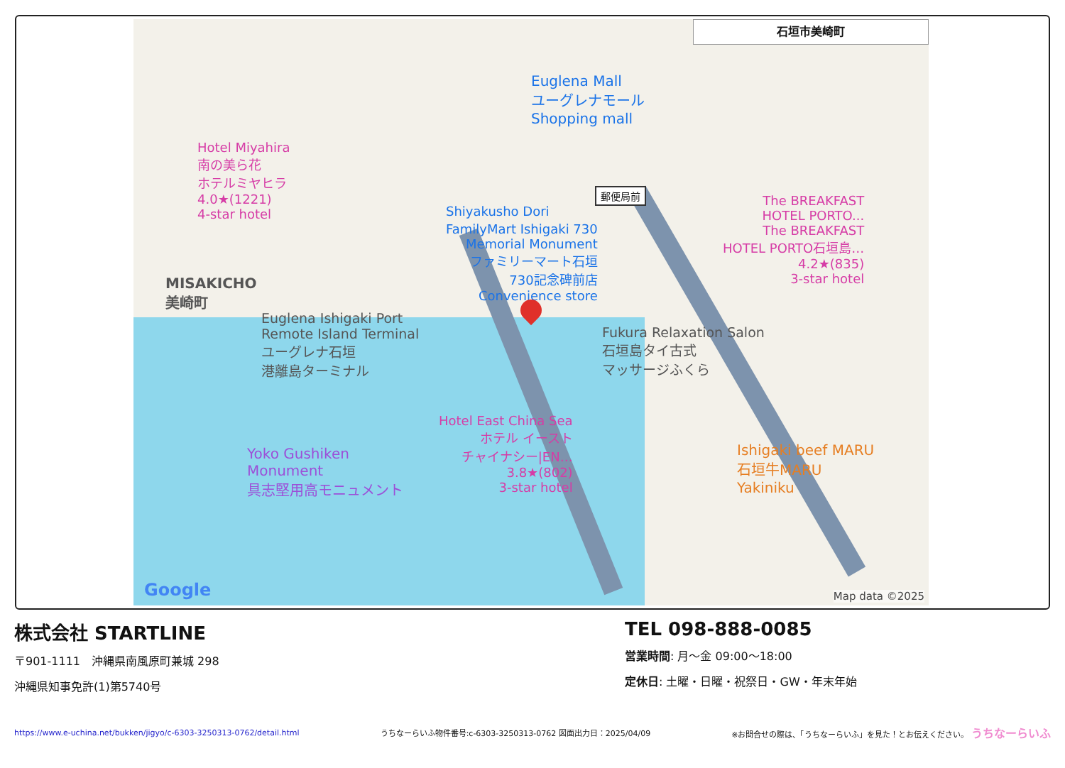石垣市美崎町
Euglena Mall
ユーグレナモール
Shopping mall
Hotel Miyahira
南の美ら花
ホテルミヤヒラ
4.0★(1221)
4-star hotel
Shiyakusho Dori
FamilyMart Ishigaki 730
Memorial Monument
ファミリーマート石垣
730記念碑前店
Convenience store
郵便局前
The BREAKFAST
HOTEL PORTO...
The BREAKFAST
HOTEL PORTO石垣島…
4.2★(835)
3-star hotel
MISAKICHO
美崎町
Euglena Ishigaki Port
Remote Island Terminal
ユーグレナ石垣
港離島ターミナル
Fukura Relaxation Salon
石垣島タイ古式
マッサージふくら
Hotel East China Sea
ホテル イースト
チャイナシー|EN…
3.8★(802)
3-star hotel
Yoko Gushiken
Monument
具志堅用高モニュメント
Ishigaki beef MARU
石垣牛MARU
Yakiniku
Google Map data ©2025
株式会社 STARTLINE
〒901-1111　沖縄県南風原町兼城 298
沖縄県知事免許(1)第5740号
TEL 098-888-0085
営業時間: 月～金 09:00～18:00
定休日: 土曜・日曜・祝祭日・GW・年末年始
https://www.e-uchina.net/bukken/jigyo/c-6303-3250313-0762/detail.html うちなーらいふ物件番号:c-6303-3250313-0762 図面出力日：2025/04/09 ※お問合せの際は、「うちなーらいふ」を見た！とお伝えください。 うちなーらいふ